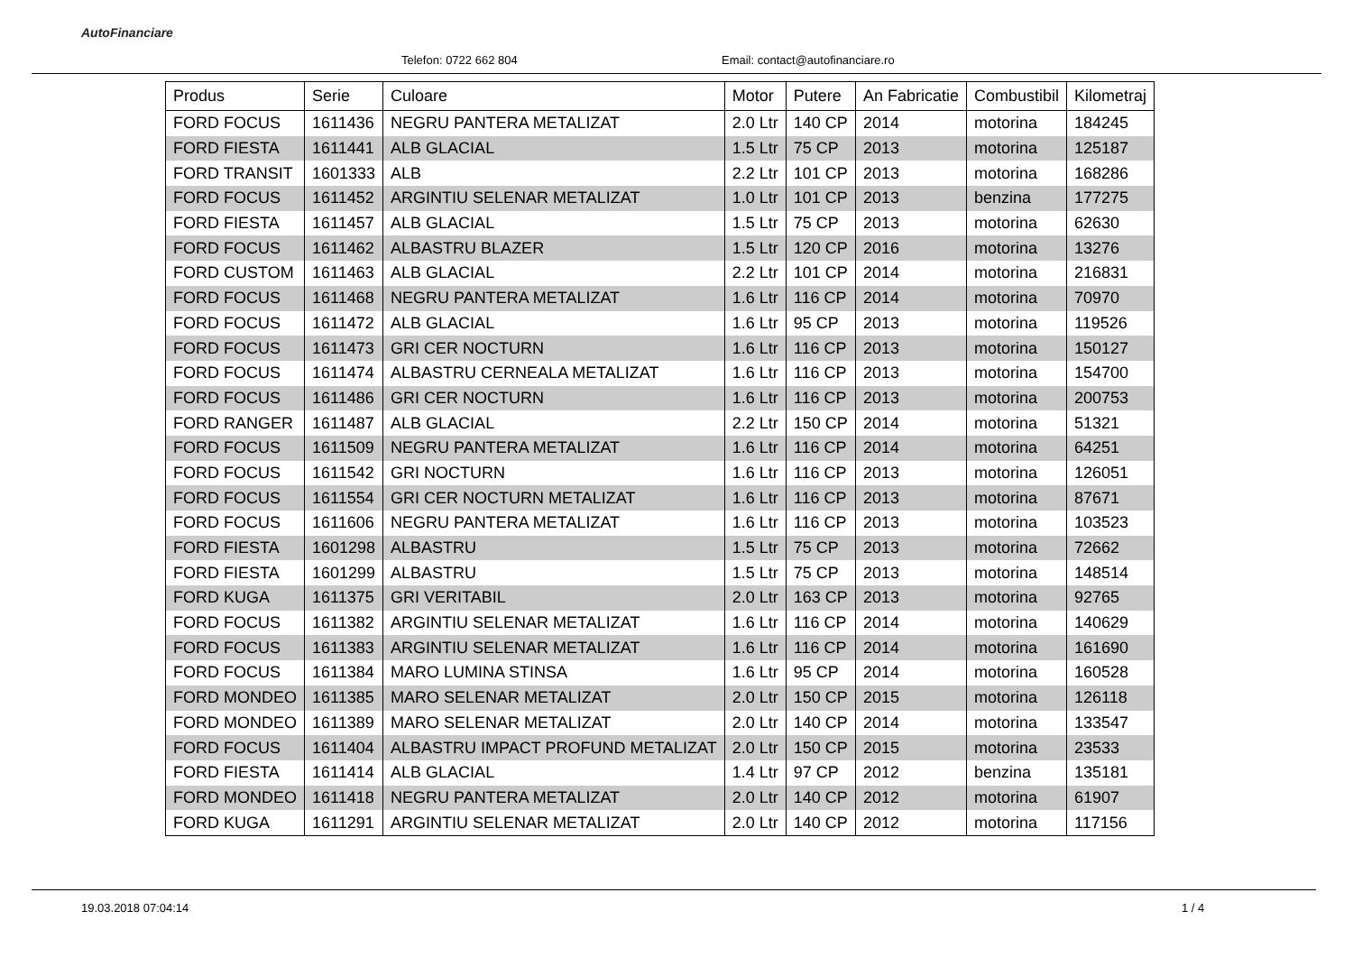AutoFinanciare
Telefon: 0722 662 804
Email: contact@autofinanciare.ro
| Produs | Serie | Culoare | Motor | Putere | An Fabricatie | Combustibil | Kilometraj |
| --- | --- | --- | --- | --- | --- | --- | --- |
| FORD FOCUS | 1611436 | NEGRU PANTERA METALIZAT | 2.0 Ltr | 140 CP | 2014 | motorina | 184245 |
| FORD FIESTA | 1611441 | ALB GLACIAL | 1.5 Ltr | 75 CP | 2013 | motorina | 125187 |
| FORD TRANSIT | 1601333 | ALB | 2.2 Ltr | 101 CP | 2013 | motorina | 168286 |
| FORD FOCUS | 1611452 | ARGINTIU SELENAR METALIZAT | 1.0 Ltr | 101 CP | 2013 | benzina | 177275 |
| FORD FIESTA | 1611457 | ALB GLACIAL | 1.5 Ltr | 75 CP | 2013 | motorina | 62630 |
| FORD FOCUS | 1611462 | ALBASTRU BLAZER | 1.5 Ltr | 120 CP | 2016 | motorina | 13276 |
| FORD CUSTOM | 1611463 | ALB GLACIAL | 2.2 Ltr | 101 CP | 2014 | motorina | 216831 |
| FORD FOCUS | 1611468 | NEGRU PANTERA METALIZAT | 1.6 Ltr | 116 CP | 2014 | motorina | 70970 |
| FORD FOCUS | 1611472 | ALB GLACIAL | 1.6 Ltr | 95 CP | 2013 | motorina | 119526 |
| FORD FOCUS | 1611473 | GRI CER NOCTURN | 1.6 Ltr | 116 CP | 2013 | motorina | 150127 |
| FORD FOCUS | 1611474 | ALBASTRU CERNEALA METALIZAT | 1.6 Ltr | 116 CP | 2013 | motorina | 154700 |
| FORD FOCUS | 1611486 | GRI CER NOCTURN | 1.6 Ltr | 116 CP | 2013 | motorina | 200753 |
| FORD RANGER | 1611487 | ALB GLACIAL | 2.2 Ltr | 150 CP | 2014 | motorina | 51321 |
| FORD FOCUS | 1611509 | NEGRU PANTERA METALIZAT | 1.6 Ltr | 116 CP | 2014 | motorina | 64251 |
| FORD FOCUS | 1611542 | GRI NOCTURN | 1.6 Ltr | 116 CP | 2013 | motorina | 126051 |
| FORD FOCUS | 1611554 | GRI CER NOCTURN METALIZAT | 1.6 Ltr | 116 CP | 2013 | motorina | 87671 |
| FORD FOCUS | 1611606 | NEGRU PANTERA METALIZAT | 1.6 Ltr | 116 CP | 2013 | motorina | 103523 |
| FORD FIESTA | 1601298 | ALBASTRU | 1.5 Ltr | 75 CP | 2013 | motorina | 72662 |
| FORD FIESTA | 1601299 | ALBASTRU | 1.5 Ltr | 75 CP | 2013 | motorina | 148514 |
| FORD KUGA | 1611375 | GRI VERITABIL | 2.0 Ltr | 163 CP | 2013 | motorina | 92765 |
| FORD FOCUS | 1611382 | ARGINTIU SELENAR METALIZAT | 1.6 Ltr | 116 CP | 2014 | motorina | 140629 |
| FORD FOCUS | 1611383 | ARGINTIU SELENAR METALIZAT | 1.6 Ltr | 116 CP | 2014 | motorina | 161690 |
| FORD FOCUS | 1611384 | MARO LUMINA STINSA | 1.6 Ltr | 95 CP | 2014 | motorina | 160528 |
| FORD MONDEO | 1611385 | MARO SELENAR METALIZAT | 2.0 Ltr | 150 CP | 2015 | motorina | 126118 |
| FORD MONDEO | 1611389 | MARO SELENAR METALIZAT | 2.0 Ltr | 140 CP | 2014 | motorina | 133547 |
| FORD FOCUS | 1611404 | ALBASTRU IMPACT PROFUND METALIZAT | 2.0 Ltr | 150 CP | 2015 | motorina | 23533 |
| FORD FIESTA | 1611414 | ALB GLACIAL | 1.4 Ltr | 97 CP | 2012 | benzina | 135181 |
| FORD MONDEO | 1611418 | NEGRU PANTERA METALIZAT | 2.0 Ltr | 140 CP | 2012 | motorina | 61907 |
| FORD KUGA | 1611291 | ARGINTIU SELENAR METALIZAT | 2.0 Ltr | 140 CP | 2012 | motorina | 117156 |
19.03.2018 07:04:14 1 / 4